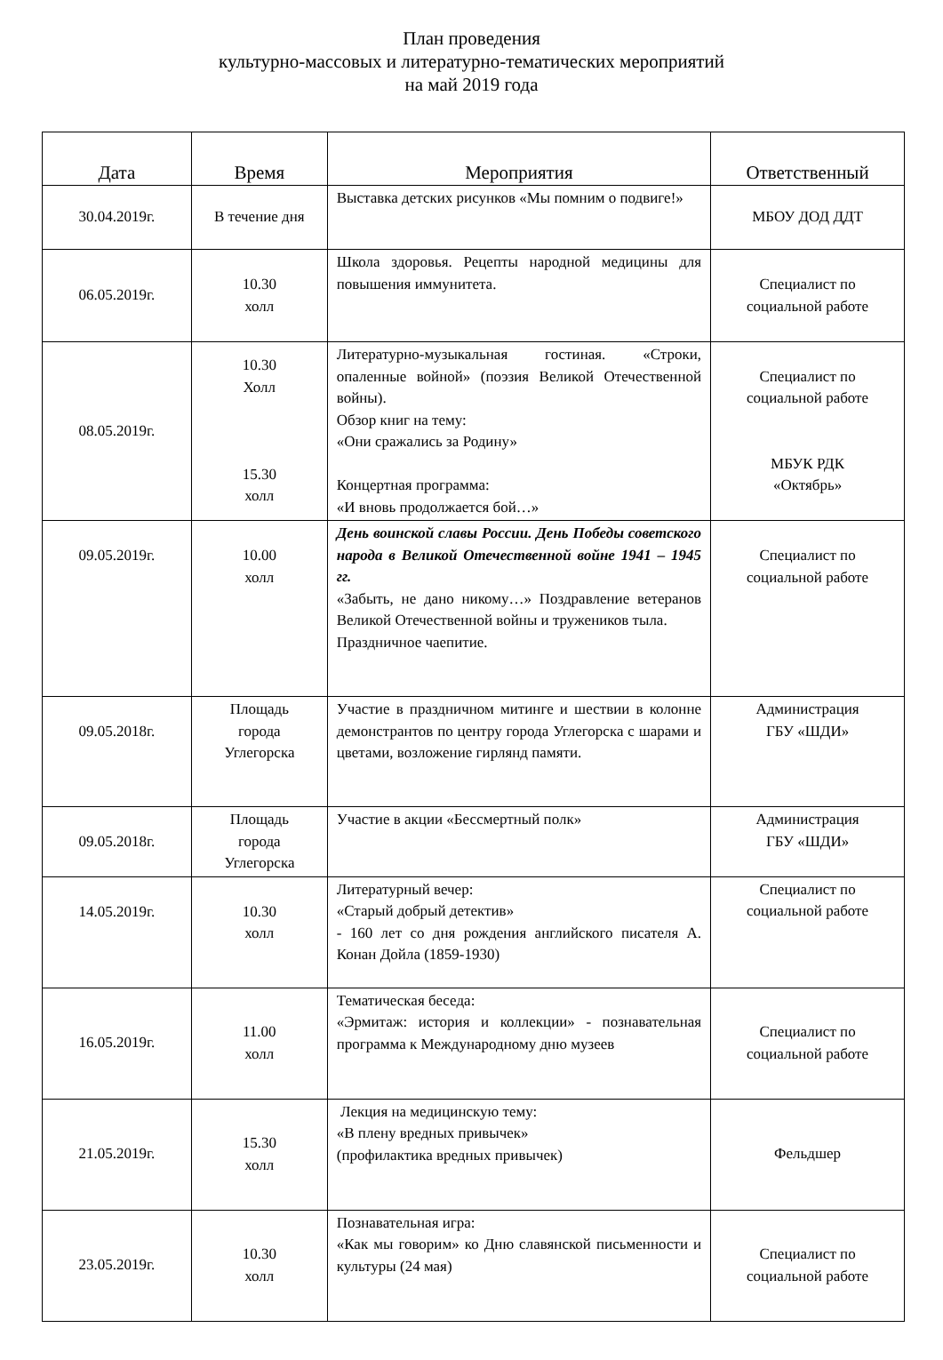План проведения
культурно-массовых и литературно-тематических мероприятий
на май 2019 года
| Дата | Время | Мероприятия | Ответственный |
| --- | --- | --- | --- |
| 30.04.2019г. | В течение дня | Выставка детских рисунков «Мы помним о подвиге!» | МБОУ ДОД ДДТ |
| 06.05.2019г. | 10.30 холл | Школа здоровья. Рецепты народной медицины для повышения иммунитета. | Специалист по социальной работе |
| 08.05.2019г. | 10.30 Холл 15.30 холл | Литературно-музыкальная гостиная. «Строки, опаленные войной» (поэзия Великой Отечественной войны). Обзор книг на тему: «Они сражались за Родину» Концертная программа: «И вновь продолжается бой…» | Специалист по социальной работе МБУК РДК «Октябрь» |
| 09.05.2019г. | 10.00 холл | День воинской славы России. День Победы советского народа в Великой Отечественной войне 1941 – 1945 гг. «Забыть, не дано никому…» Поздравление ветеранов Великой Отечественной войны и тружеников тыла. Праздничное чаепитие. | Специалист по социальной работе |
| 09.05.2018г. | Площадь города Углегорска | Участие в праздничном митинге и шествии в колонне демонстрантов по центру города Углегорска с шарами и цветами, возложение гирлянд памяти. | Администрация ГБУ «ШДИ» |
| 09.05.2018г. | Площадь города Углегорска | Участие в акции «Бессмертный полк» | Администрация ГБУ «ШДИ» |
| 14.05.2019г. | 10.30 холл | Литературный вечер: «Старый добрый детектив» - 160 лет со дня рождения английского писателя А. Конан Дойла (1859-1930) | Специалист по социальной работе |
| 16.05.2019г. | 11.00 холл | Тематическая беседа: «Эрмитаж: история и коллекции» - познавательная программа к Международному дню музеев | Специалист по социальной работе |
| 21.05.2019г. | 15.30 холл | Лекция на медицинскую тему: «В плену вредных привычек» (профилактика вредных привычек) | Фельдшер |
| 23.05.2019г. | 10.30 холл | Познавательная игра: «Как мы говорим» ко Дню славянской письменности и культуры (24 мая) | Специалист по социальной работе |